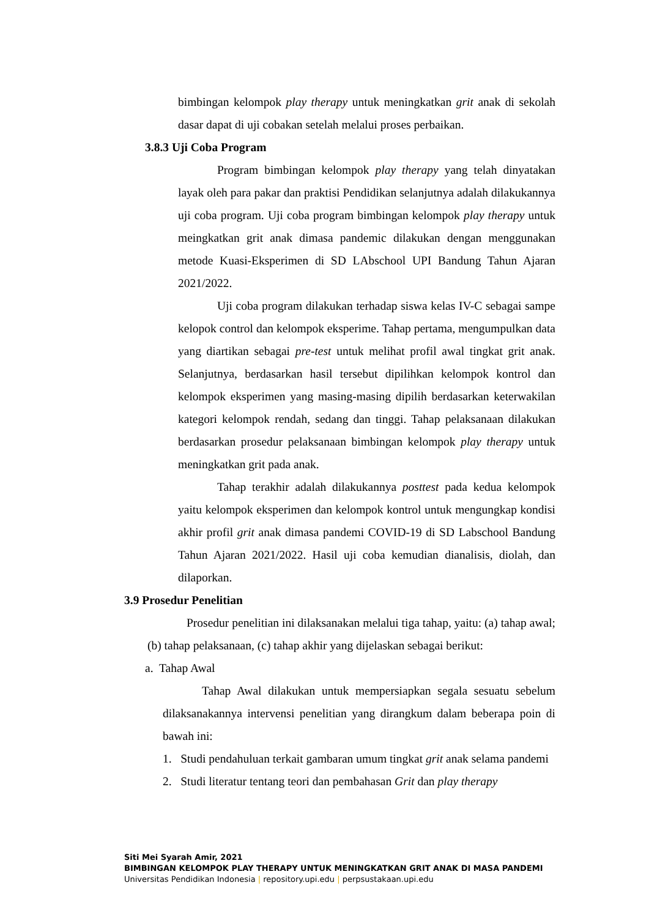bimbingan kelompok play therapy untuk meningkatkan grit anak di sekolah dasar dapat di uji cobakan setelah melalui proses perbaikan.
3.8.3 Uji Coba Program
Program bimbingan kelompok play therapy yang telah dinyatakan layak oleh para pakar dan praktisi Pendidikan selanjutnya adalah dilakukannya uji coba program. Uji coba program bimbingan kelompok play therapy untuk meingkatkan grit anak dimasa pandemic dilakukan dengan menggunakan metode Kuasi-Eksperimen di SD LAbschool UPI Bandung Tahun Ajaran 2021/2022.
Uji coba program dilakukan terhadap siswa kelas IV-C sebagai sampe kelopok control dan kelompok eksperime. Tahap pertama, mengumpulkan data yang diartikan sebagai pre-test untuk melihat profil awal tingkat grit anak. Selanjutnya, berdasarkan hasil tersebut dipilihkan kelompok kontrol dan kelompok eksperimen yang masing-masing dipilih berdasarkan keterwakilan kategori kelompok rendah, sedang dan tinggi. Tahap pelaksanaan dilakukan berdasarkan prosedur pelaksanaan bimbingan kelompok play therapy untuk meningkatkan grit pada anak.
Tahap terakhir adalah dilakukannya posttest pada kedua kelompok yaitu kelompok eksperimen dan kelompok kontrol untuk mengungkap kondisi akhir profil grit anak dimasa pandemi COVID-19 di SD Labschool Bandung Tahun Ajaran 2021/2022. Hasil uji coba kemudian dianalisis, diolah, dan dilaporkan.
3.9 Prosedur Penelitian
Prosedur penelitian ini dilaksanakan melalui tiga tahap, yaitu: (a) tahap awal; (b) tahap pelaksanaan, (c) tahap akhir yang dijelaskan sebagai berikut:
a. Tahap Awal
Tahap Awal dilakukan untuk mempersiapkan segala sesuatu sebelum dilaksanakannya intervensi penelitian yang dirangkum dalam beberapa poin di bawah ini:
1. Studi pendahuluan terkait gambaran umum tingkat grit anak selama pandemi
2. Studi literatur tentang teori dan pembahasan Grit dan play therapy
Siti Mei Syarah Amir, 2021
BIMBINGAN KELOMPOK PLAY THERAPY UNTUK MENINGKATKAN GRIT ANAK DI MASA PANDEMI
Universitas Pendidikan Indonesia | repository.upi.edu | perpsustakaan.upi.edu